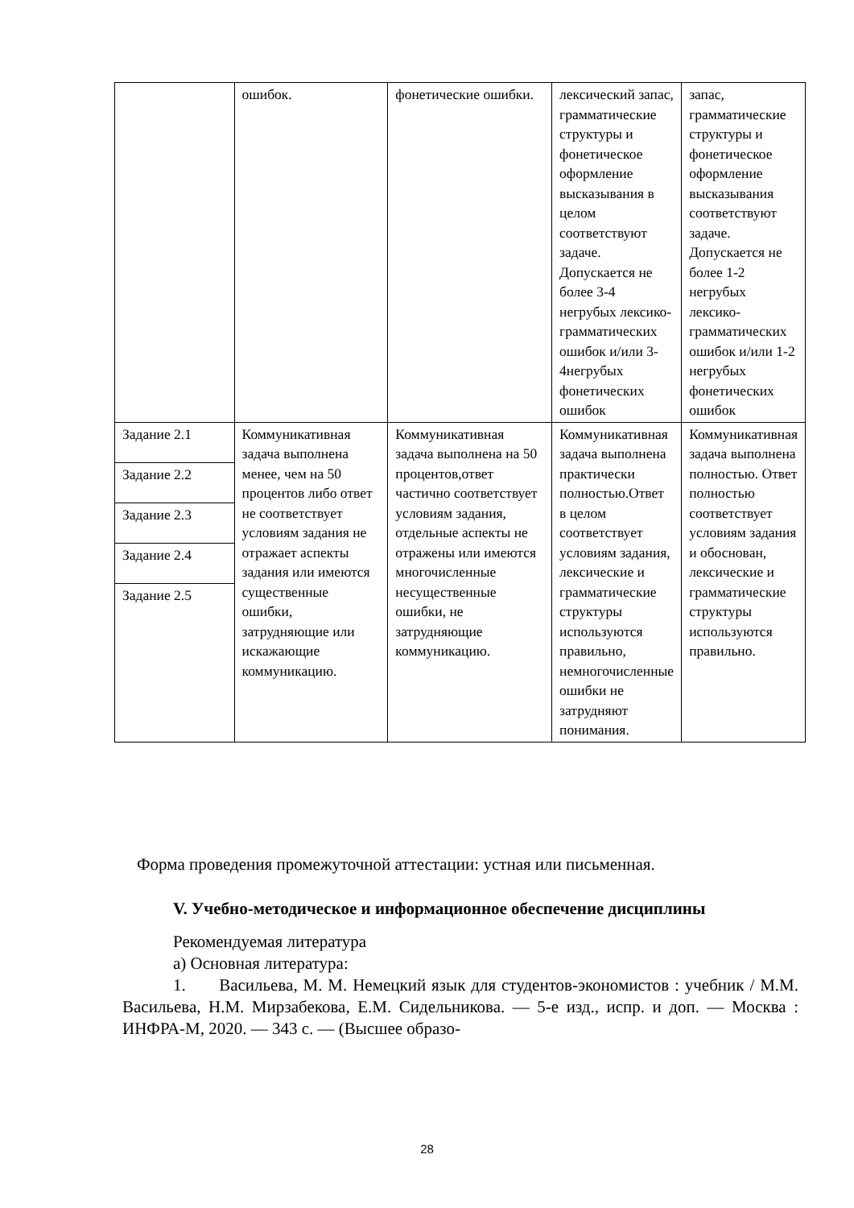| | ошибок. | фонетические ошибки. | лексический запас, грамматические структуры и фонетическое оформление высказывания в целом соответствуют задаче. Допускается не более 3-4 негрубых лексико-грамматических ошибок и/или 3-4негрубых фонетических ошибок | запас, грамматические структуры и фонетическое оформление высказывания соответствуют задаче. Допускается не более 1-2 негрубых лексико-грамматических ошибок и/или 1-2 негрубых фонетических ошибок |
| Задание 2.1 Задание 2.2 Задание 2.3 Задание 2.4 Задание 2.5 | Коммуникативная задача выполнена менее, чем на 50 процентов либо ответ не соответствует условиям задания не отражает аспекты задания или имеются существенные ошибки, затрудняющие или искажающие коммуникацию. | Коммуникативная задача выполнена на 50 процентов,ответ частично соответствует условиям задания, отдельные аспекты не отражены или имеются многочисленные несущественные ошибки, не затрудняющие коммуникацию. | Коммуникативная задача выполнена практически полностью.Ответ в целом соответствует условиям задания, лексические и грамматические структуры используются правильно, немногочисленные ошибки не затрудняют понимания. | Коммуникативная задача выполнена полностью. Ответ полностью соответствует условиям задания и обоснован, лексические и грамматические структуры используются правильно. |
Форма проведения промежуточной аттестации: устная или письменная.
V. Учебно-методическое и информационное обеспечение дисциплины
Рекомендуемая литература
а) Основная литература:
1. Васильева, М. М. Немецкий язык для студентов-экономистов : учебник / М.М. Васильева, Н.М. Мирзабекова, Е.М. Сидельникова. — 5-е изд., испр. и доп. — Москва : ИНФРА-М, 2020. — 343 с. — (Высшее образо-
28